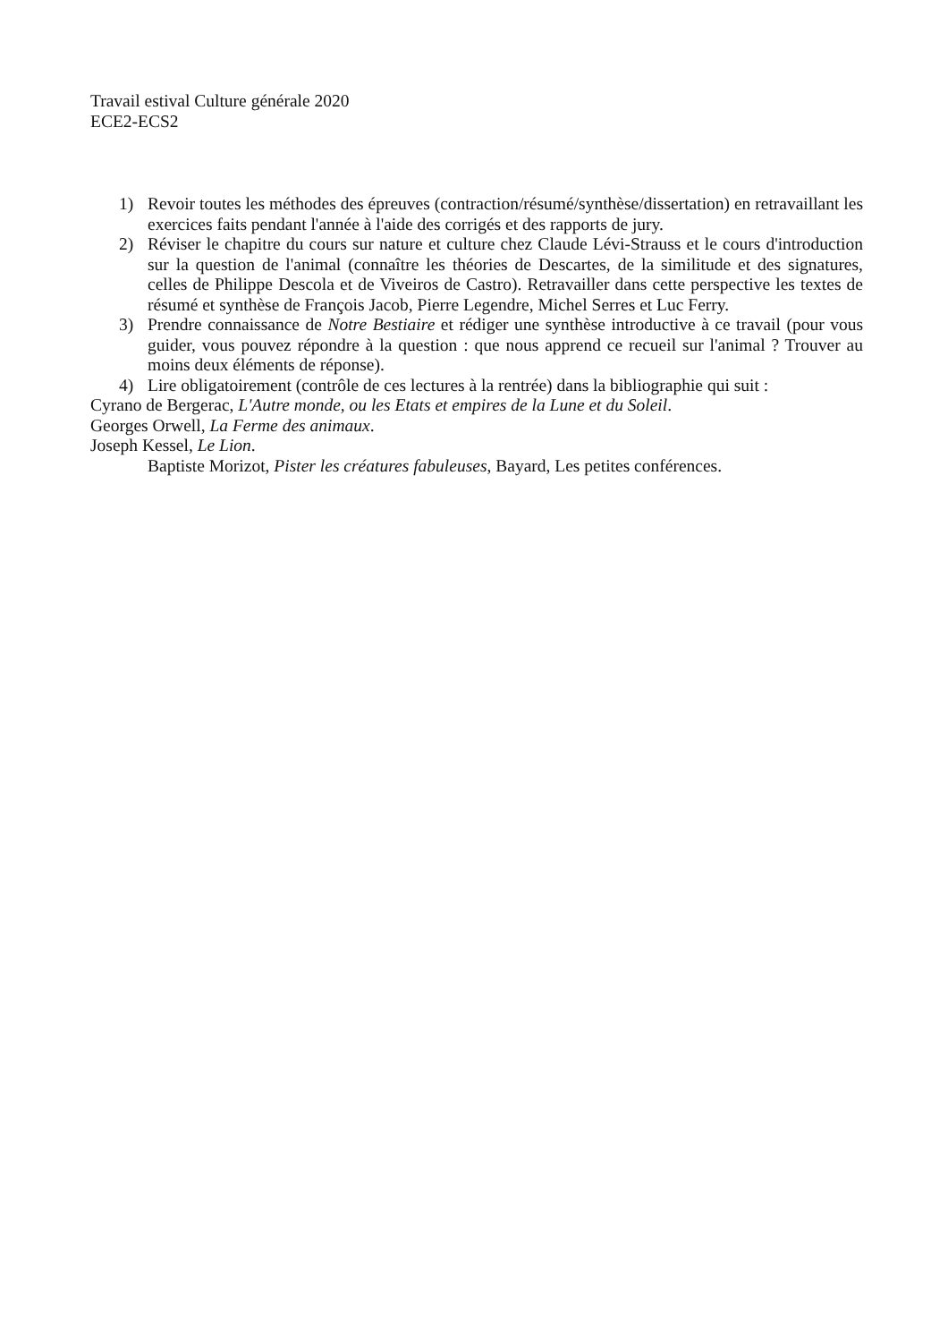Travail estival Culture générale 2020
ECE2-ECS2
1) Revoir toutes les méthodes des épreuves (contraction/résumé/synthèse/dissertation) en retravaillant les exercices faits pendant l'année à l'aide des corrigés et des rapports de jury.
2) Réviser le chapitre du cours sur nature et culture chez Claude Lévi-Strauss et le cours d'introduction sur la question de l'animal (connaître les théories de Descartes, de la similitude et des signatures, celles de Philippe Descola et de Viveiros de Castro). Retravailler dans cette perspective les textes de résumé et synthèse de François Jacob, Pierre Legendre, Michel Serres et Luc Ferry.
3) Prendre connaissance de Notre Bestiaire et rédiger une synthèse introductive à ce travail (pour vous guider, vous pouvez répondre à la question : que nous apprend ce recueil sur l'animal ? Trouver au moins deux éléments de réponse).
4) Lire obligatoirement (contrôle de ces lectures à la rentrée) dans la bibliographie qui suit :
Cyrano de Bergerac, L'Autre monde, ou les Etats et empires de la Lune et du Soleil.
Georges Orwell, La Ferme des animaux.
Joseph Kessel, Le Lion.
Baptiste Morizot, Pister les créatures fabuleuses, Bayard, Les petites conférences.